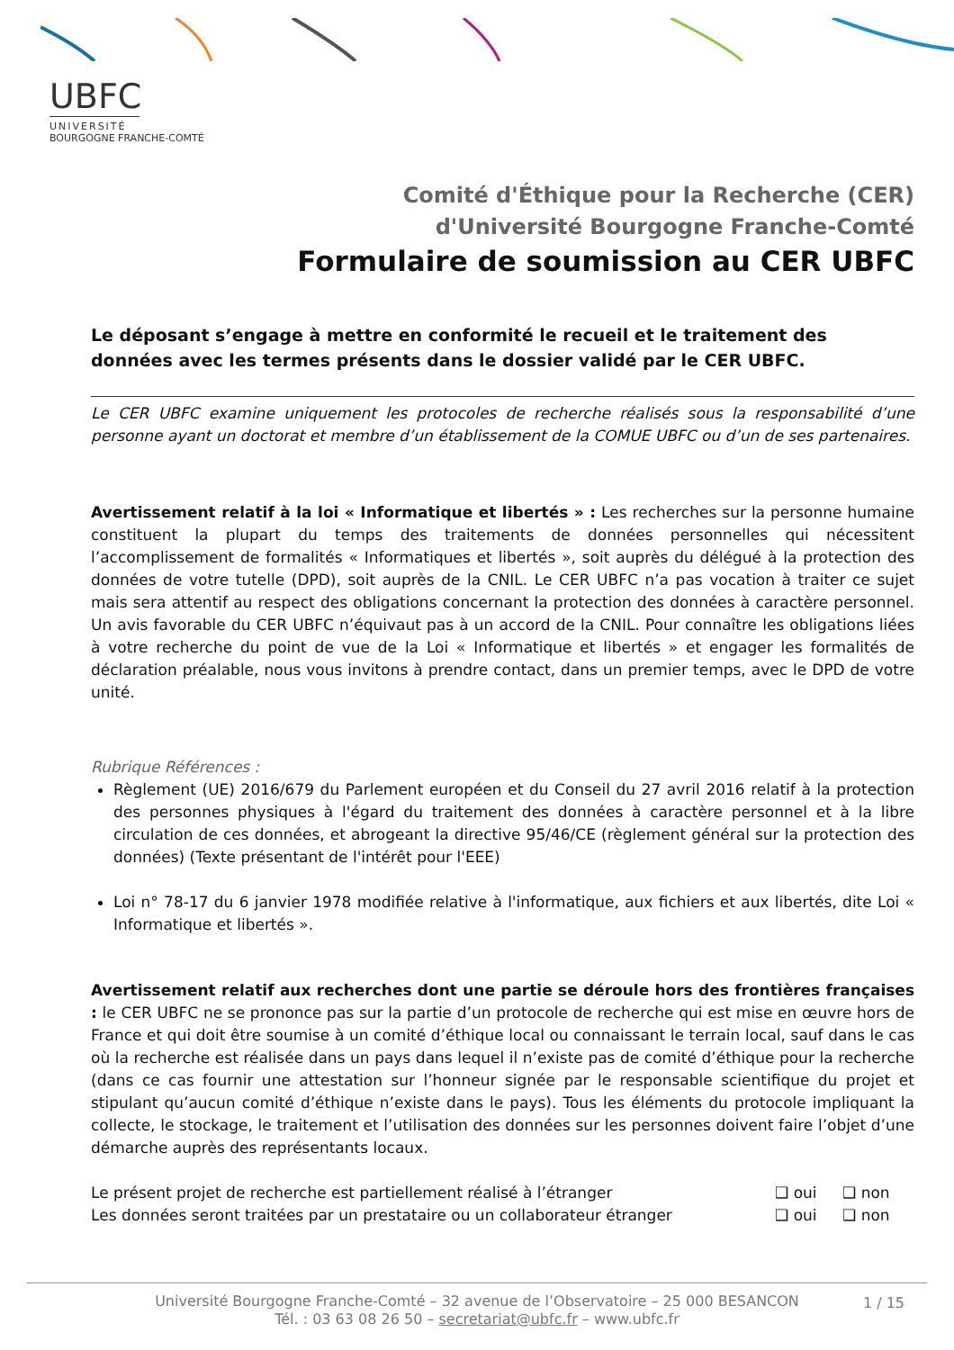UBFC
UNIVERSITÉ
BOURGOGNE FRANCHE-COMTÉ
Comité d'Éthique pour la Recherche (CER)
d'Université Bourgogne Franche-Comté
Formulaire de soumission au CER UBFC
Le déposant s’engage à mettre en conformité le recueil et le traitement des données avec les termes présents dans le dossier validé par le CER UBFC.
Le CER UBFC examine uniquement les protocoles de recherche réalisés sous la responsabilité d’une personne ayant un doctorat et membre d’un établissement de la COMUE UBFC ou d’un de ses partenaires.
Avertissement relatif à la loi « Informatique et libertés » : Les recherches sur la personne humaine constituent la plupart du temps des traitements de données personnelles qui nécessitent l’accomplissement de formalités « Informatiques et libertés », soit auprès du délégué à la protection des données de votre tutelle (DPD), soit auprès de la CNIL. Le CER UBFC n’a pas vocation à traiter ce sujet mais sera attentif au respect des obligations concernant la protection des données à caractère personnel. Un avis favorable du CER UBFC n’équivaut pas à un accord de la CNIL. Pour connaître les obligations liées à votre recherche du point de vue de la Loi « Informatique et libertés » et engager les formalités de déclaration préalable, nous vous invitons à prendre contact, dans un premier temps, avec le DPD de votre unité.
Rubrique Références :
Règlement (UE) 2016/679 du Parlement européen et du Conseil du 27 avril 2016 relatif à la protection des personnes physiques à l'égard du traitement des données à caractère personnel et à la libre circulation de ces données, et abrogeant la directive 95/46/CE (règlement général sur la protection des données) (Texte présentant de l'intérêt pour l'EEE)
Loi n° 78-17 du 6 janvier 1978 modifiée relative à l'informatique, aux fichiers et aux libertés, dite Loi « Informatique et libertés ».
Avertissement relatif aux recherches dont une partie se déroule hors des frontières françaises : le CER UBFC ne se prononce pas sur la partie d’un protocole de recherche qui est mise en œuvre hors de France et qui doit être soumise à un comité d’éthique local ou connaissant le terrain local, sauf dans le cas où la recherche est réalisée dans un pays dans lequel il n’existe pas de comité d’éthique pour la recherche (dans ce cas fournir une attestation sur l’honneur signée par le responsable scientifique du projet et stipulant qu’aucun comité d’éthique n’existe dans le pays). Tous les éléments du protocole impliquant la collecte, le stockage, le traitement et l’utilisation des données sur les personnes doivent faire l’objet d’une démarche auprès des représentants locaux.
Le présent projet de recherche est partiellement réalisé à l’étranger ❑ oui ❑ non
Les données seront traitées par un prestataire ou un collaborateur étranger ❑ oui ❑ non
Université Bourgogne Franche-Comté – 32 avenue de l’Observatoire – 25 000 BESANCON
Tél. : 03 63 08 26 50 – secretariat@ubfc.fr – www.ubfc.fr
1 / 15